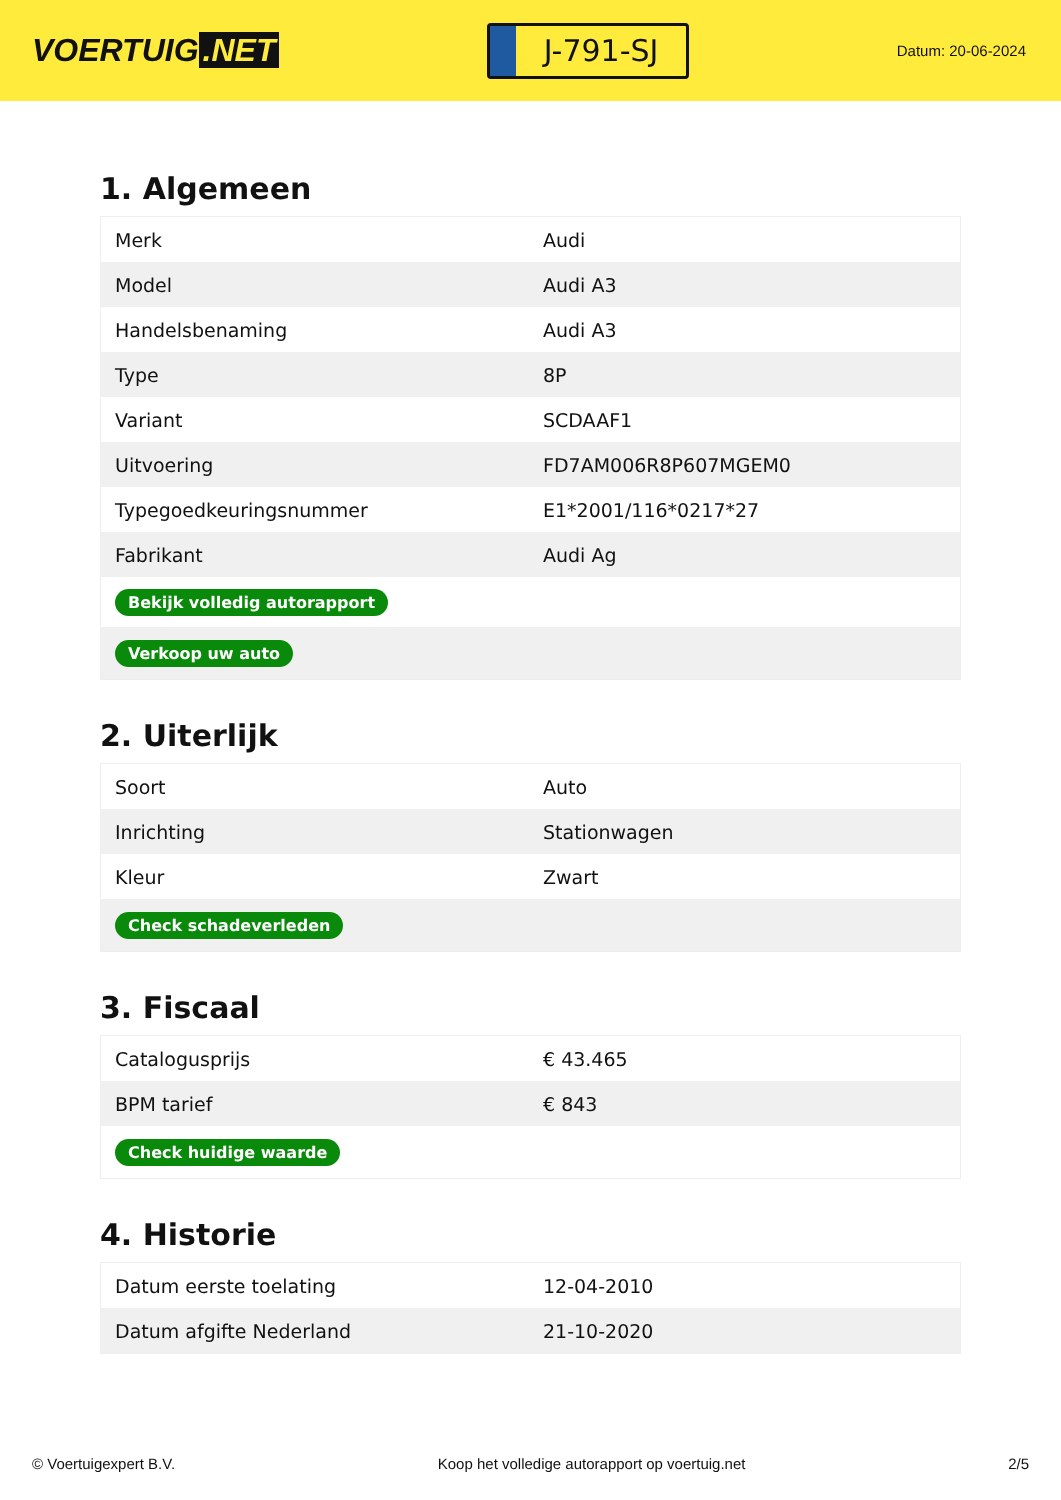VOERTUIG.NET
J-791-SJ
Datum: 20-06-2024
1. Algemeen
| Merk | Audi |
| Model | Audi A3 |
| Handelsbenaming | Audi A3 |
| Type | 8P |
| Variant | SCDAAF1 |
| Uitvoering | FD7AM006R8P607MGEM0 |
| Typegoedkeuringsnummer | E1*2001/116*0217*27 |
| Fabrikant | Audi Ag |
| Bekijk volledig autorapport | |
| Verkoop uw auto | |
2. Uiterlijk
| Soort | Auto |
| Inrichting | Stationwagen |
| Kleur | Zwart |
| Check schadeverleden | |
3. Fiscaal
| Catalogusprijs | € 43.465 |
| BPM tarief | € 843 |
| Check huidige waarde | |
4. Historie
| Datum eerste toelating | 12-04-2010 |
| Datum afgifte Nederland | 21-10-2020 |
© Voertuigexpert B.V. Koop het volledige autorapport op voertuig.net 2/5